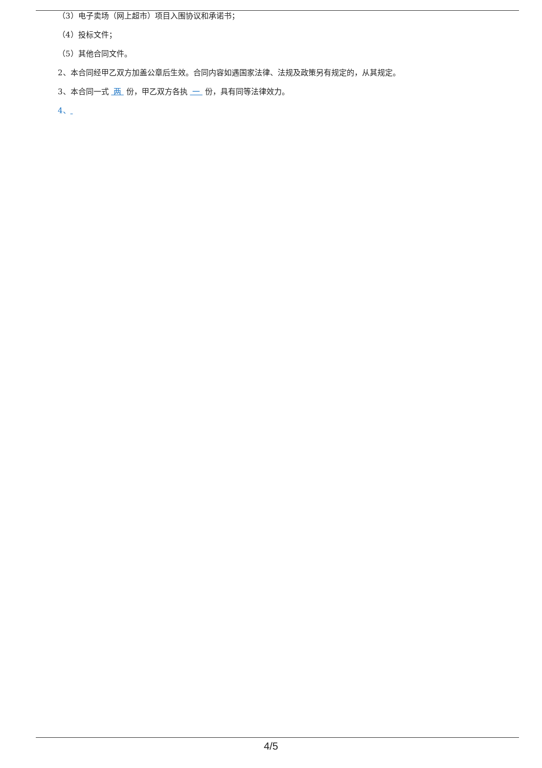（3）电子卖场（网上超市）项目入围协议和承诺书；
（4）投标文件；
（5）其他合同文件。
2、本合同经甲乙双方加盖公章后生效。合同内容如遇国家法律、法规及政策另有规定的，从其规定。
3、本合同一式 两 份，甲乙双方各执 一 份，具有同等法律效力。
4、
4/5